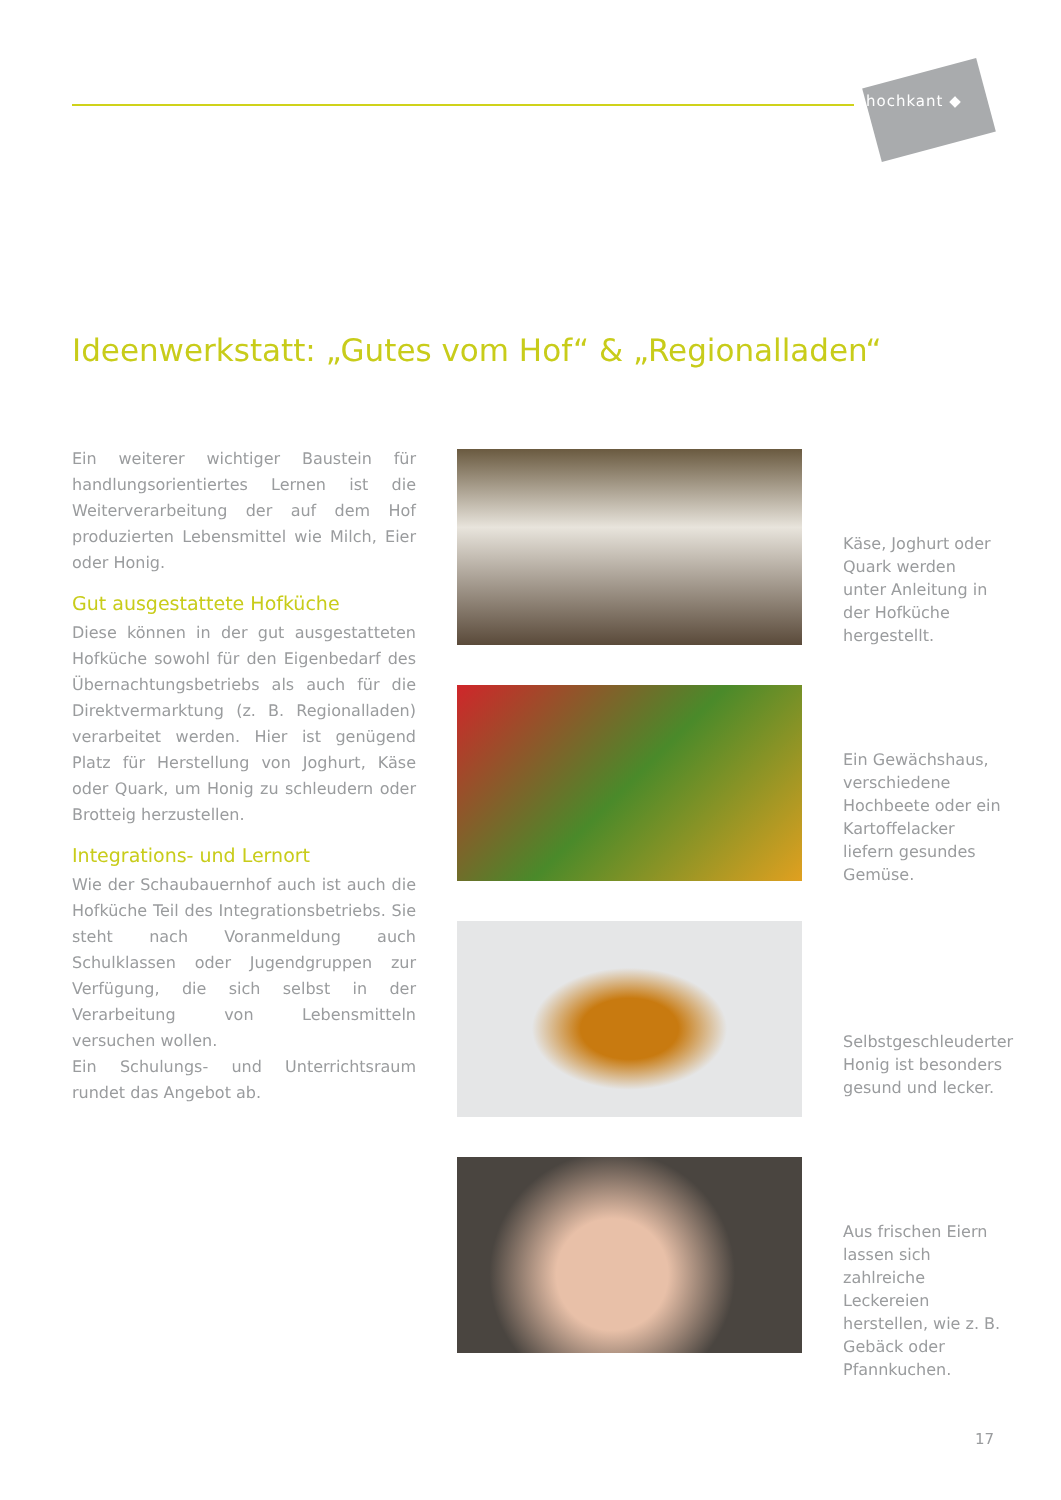hochkant ◆
Ideenwerkstatt: „Gutes vom Hof“ & „Regionalladen“
Ein weiterer wichtiger Baustein für handlungsorientiertes Lernen ist die Weiterverarbeitung der auf dem Hof produzierten Lebensmittel wie Milch, Eier oder Honig.
Gut ausgestattete Hofküche
Diese können in der gut ausgestatteten Hofküche sowohl für den Eigenbedarf des Übernachtungsbetriebs als auch für die Direktvermarktung (z. B. Regionalladen) verarbeitet werden. Hier ist genügend Platz für Herstellung von Joghurt, Käse oder Quark, um Honig zu schleudern oder Brotteig herzustellen.
Integrations- und Lernort
Wie der Schaubauernhof auch ist auch die Hofküche Teil des Integrationsbetriebs. Sie steht nach Voranmeldung auch Schulklassen oder Jugendgruppen zur Verfügung, die sich selbst in der Verarbeitung von Lebensmitteln versuchen wollen.
Ein Schulungs- und Unterrichtsraum rundet das Angebot ab.
Käse, Joghurt oder Quark werden unter Anleitung in der Hofküche hergestellt.
Ein Gewächshaus, verschiedene Hochbeete oder ein Kartoffelacker liefern gesundes Gemüse.
Selbstgeschleuderter Honig ist besonders gesund und lecker.
Aus frischen Eiern lassen sich zahlreiche Leckereien herstellen, wie z. B. Gebäck oder Pfannkuchen.
17